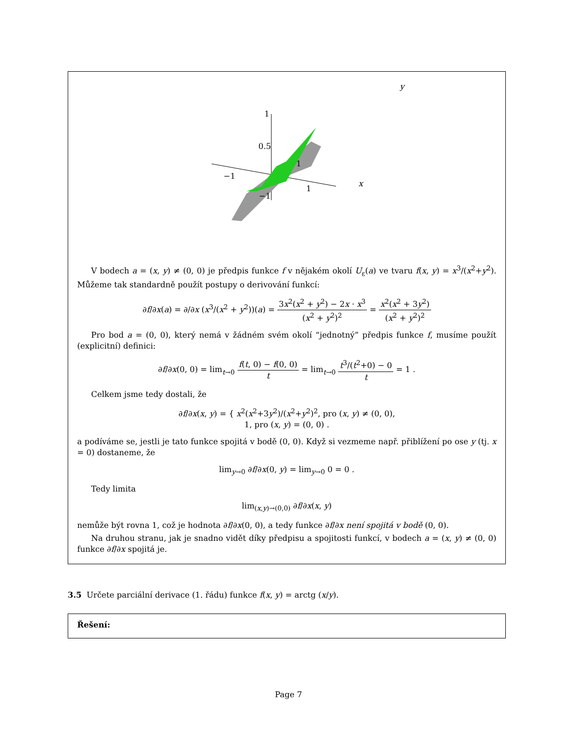y
1
0.5
−1
1
1
−1
x
V bodech a = (x, y) ≠ (0, 0) je předpis funkce f v nějakém okolí U<sub>ε</sub>(a) ve tvaru f(x, y) = x<sup>3</sup>/(x<sup>2</sup>+y<sup>2</sup>). Můžeme tak standardně použít postupy o derivování funkcí:
∂f/∂x(a) = ∂/∂x (x<sup>3</sup>/(x<sup>2</sup> + y<sup>2</sup>))(a) = 3x<sup>2</sup>(x<sup>2</sup> + y<sup>2</sup>) − 2x · x<sup>3</sup> (x<sup>2</sup> + y<sup>2</sup>)<sup>2</sup> = x<sup>2</sup>(x<sup>2</sup> + 3y<sup>2</sup>) (x<sup>2</sup> + y<sup>2</sup>)<sup>2</sup>
Pro bod a = (0, 0), který nemá v žádném svém okolí “jednotný” předpis funkce f, musíme použít (explicitní) definici:
∂f/∂x(0, 0) = lim<sub>t→0</sub> f(t, 0) − f(0, 0) t = lim<sub>t→0</sub> t<sup>3</sup>/(t<sup>2</sup>+0) − 0 t = 1 .
Celkem jsme tedy dostali, že
∂f/∂x(x, y) = { x<sup>2</sup>(x<sup>2</sup>+3y<sup>2</sup>)/(x<sup>2</sup>+y<sup>2</sup>)<sup>2</sup>, pro (x, y) ≠ (0, 0),
1, pro (x, y) = (0, 0) .
a podíváme se, jestli je tato funkce spojitá v bodě (0, 0). Když si vezmeme např. přiblížení po ose y (tj. x = 0) dostaneme, že
lim<sub>y→0</sub> ∂f/∂x(0, y) = lim<sub>y→0</sub> 0 = 0 .
Tedy limita
lim<sub>(x,y)→(0,0)</sub> ∂f/∂x(x, y)
nemůže být rovna 1, což je hodnota ∂f/∂x(0, 0), a tedy funkce ∂f/∂x není spojitá v bodě (0, 0).
Na druhou stranu, jak je snadno vidět díky předpisu a spojitosti funkcí, v bodech a = (x, y) ≠ (0, 0) funkce ∂f/∂x spojitá je.
3.5 Určete parciální derivace (1. řádu) funkce f(x, y) = arctg (x/y).
Řešení:
Page 7